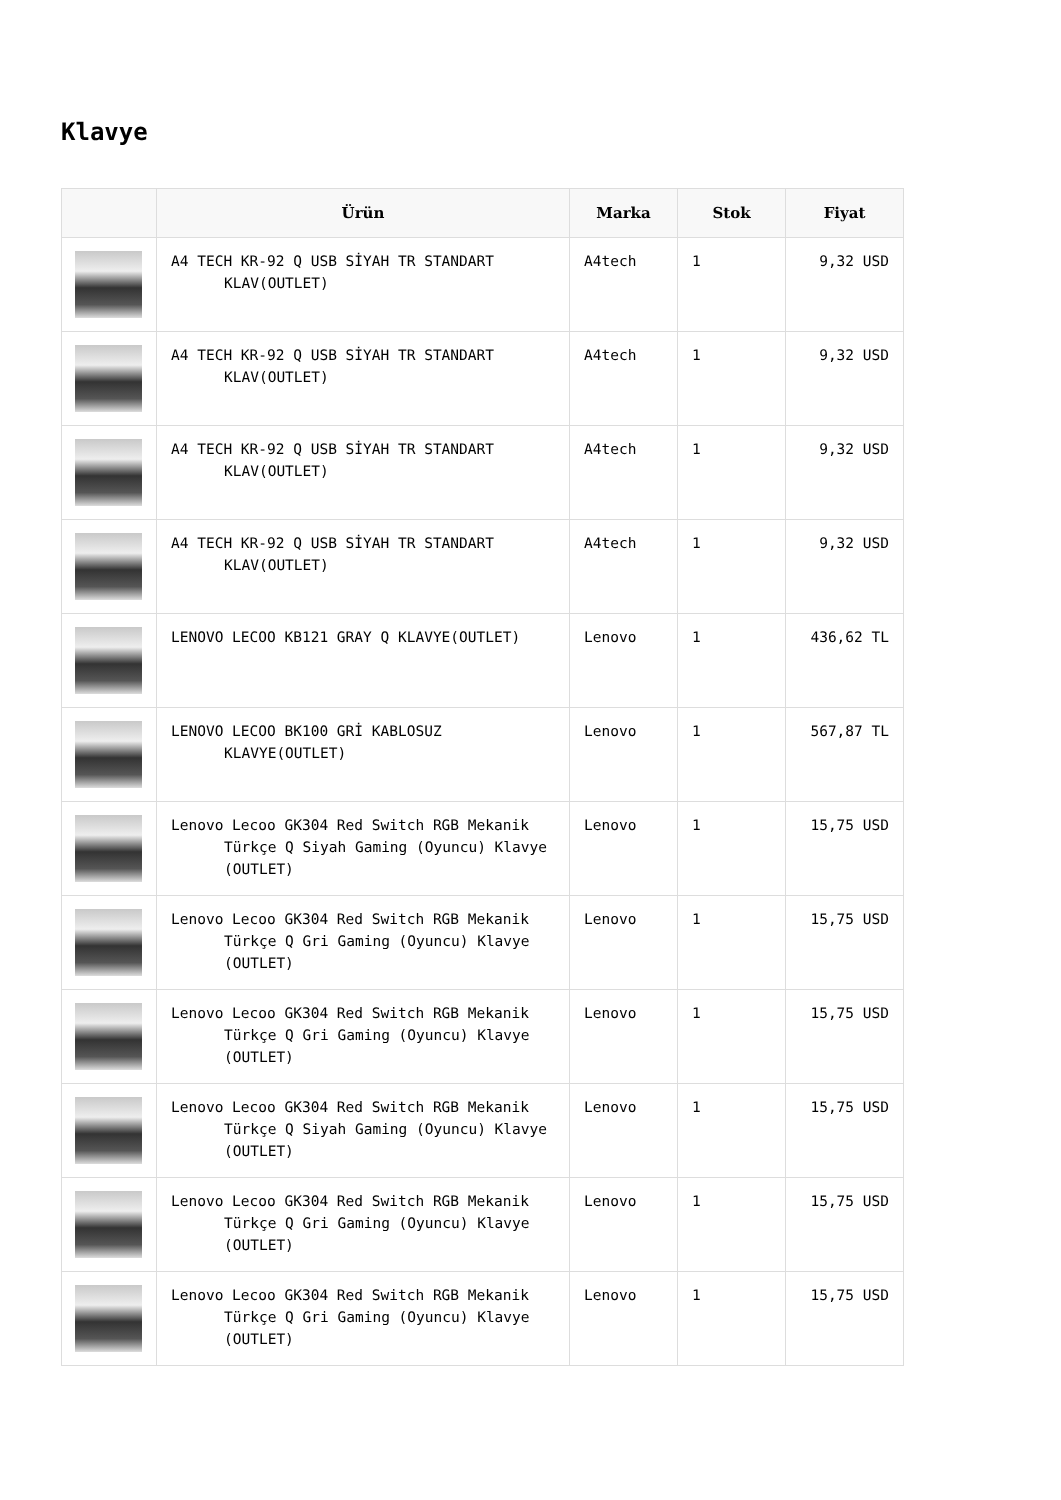Klavye
| | Ürün | Marka | Stok | Fiyat |
| --- | --- | --- | --- | --- |
| | A4 TECH KR-92 Q USB SİYAH TR STANDART KLAV(OUTLET) | A4tech | 1 | 9,32 USD |
| | A4 TECH KR-92 Q USB SİYAH TR STANDART KLAV(OUTLET) | A4tech | 1 | 9,32 USD |
| | A4 TECH KR-92 Q USB SİYAH TR STANDART KLAV(OUTLET) | A4tech | 1 | 9,32 USD |
| | A4 TECH KR-92 Q USB SİYAH TR STANDART KLAV(OUTLET) | A4tech | 1 | 9,32 USD |
| | LENOVO LECOO KB121 GRAY Q KLAVYE(OUTLET) | Lenovo | 1 | 436,62 TL |
| | LENOVO LECOO BK100 GRİ KABLOSUZ KLAVYE(OUTLET) | Lenovo | 1 | 567,87 TL |
| | Lenovo Lecoo GK304 Red Switch RGB Mekanik Türkçe Q Siyah Gaming (Oyuncu) Klavye (OUTLET) | Lenovo | 1 | 15,75 USD |
| | Lenovo Lecoo GK304 Red Switch RGB Mekanik Türkçe Q Gri Gaming (Oyuncu) Klavye (OUTLET) | Lenovo | 1 | 15,75 USD |
| | Lenovo Lecoo GK304 Red Switch RGB Mekanik Türkçe Q Gri Gaming (Oyuncu) Klavye (OUTLET) | Lenovo | 1 | 15,75 USD |
| | Lenovo Lecoo GK304 Red Switch RGB Mekanik Türkçe Q Siyah Gaming (Oyuncu) Klavye (OUTLET) | Lenovo | 1 | 15,75 USD |
| | Lenovo Lecoo GK304 Red Switch RGB Mekanik Türkçe Q Gri Gaming (Oyuncu) Klavye (OUTLET) | Lenovo | 1 | 15,75 USD |
| | Lenovo Lecoo GK304 Red Switch RGB Mekanik Türkçe Q Gri Gaming (Oyuncu) Klavye (OUTLET) | Lenovo | 1 | 15,75 USD |